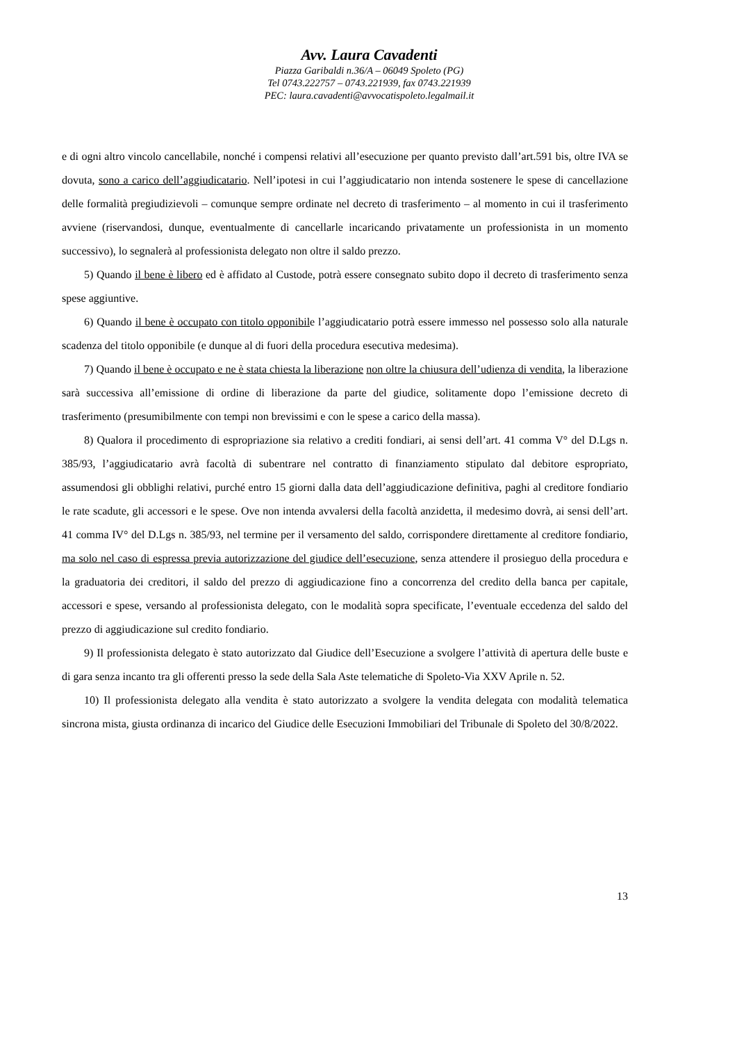Avv. Laura Cavadenti
Piazza Garibaldi n.36/A – 06049 Spoleto (PG)
Tel 0743.222757 – 0743.221939, fax 0743.221939
PEC: laura.cavadenti@avvocatispoleto.legalmail.it
e di ogni altro vincolo cancellabile, nonché i compensi relativi all’esecuzione per quanto previsto dall’art.591 bis, oltre IVA se dovuta, sono a carico dell’aggiudicatario. Nell’ipotesi in cui l’aggiudicatario non intenda sostenere le spese di cancellazione delle formalità pregiudizievoli – comunque sempre ordinate nel decreto di trasferimento – al momento in cui il trasferimento avviene (riservandosi, dunque, eventualmente di cancellarle incaricando privatamente un professionista in un momento successivo), lo segnalerà al professionista delegato non oltre il saldo prezzo.
5) Quando il bene è libero ed è affidato al Custode, potrà essere consegnato subito dopo il decreto di trasferimento senza spese aggiuntive.
6) Quando il bene è occupato con titolo opponibile l’aggiudicatario potrà essere immesso nel possesso solo alla naturale scadenza del titolo opponibile (e dunque al di fuori della procedura esecutiva medesima).
7) Quando il bene è occupato e ne è stata chiesta la liberazione non oltre la chiusura dell’udienza di vendita, la liberazione sarà successiva all’emissione di ordine di liberazione da parte del giudice, solitamente dopo l’emissione decreto di trasferimento (presumibilmente con tempi non brevissimi e con le spese a carico della massa).
8) Qualora il procedimento di espropriazione sia relativo a crediti fondiari, ai sensi dell’art. 41 comma V° del D.Lgs n. 385/93, l’aggiudicatario avrà facoltà di subentrare nel contratto di finanziamento stipulato dal debitore espropriato, assumendosi gli obblighi relativi, purché entro 15 giorni dalla data dell’aggiudicazione definitiva, paghi al creditore fondiario le rate scadute, gli accessori e le spese. Ove non intenda avvalersi della facoltà anzidetta, il medesimo dovrà, ai sensi dell’art. 41 comma IV° del D.Lgs n. 385/93, nel termine per il versamento del saldo, corrispondere direttamente al creditore fondiario, ma solo nel caso di espressa previa autorizzazione del giudice dell’esecuzione, senza attendere il prosieguo della procedura e la graduatoria dei creditori, il saldo del prezzo di aggiudicazione fino a concorrenza del credito della banca per capitale, accessori e spese, versando al professionista delegato, con le modalità sopra specificate, l’eventuale eccedenza del saldo del prezzo di aggiudicazione sul credito fondiario.
9) Il professionista delegato è stato autorizzato dal Giudice dell’Esecuzione a svolgere l’attività di apertura delle buste e di gara senza incanto tra gli offerenti presso la sede della Sala Aste telematiche di Spoleto-Via XXV Aprile n. 52.
10) Il professionista delegato alla vendita è stato autorizzato a svolgere la vendita delegata con modalità telematica sincrona mista, giusta ordinanza di incarico del Giudice delle Esecuzioni Immobiliari del Tribunale di Spoleto del 30/8/2022.
13